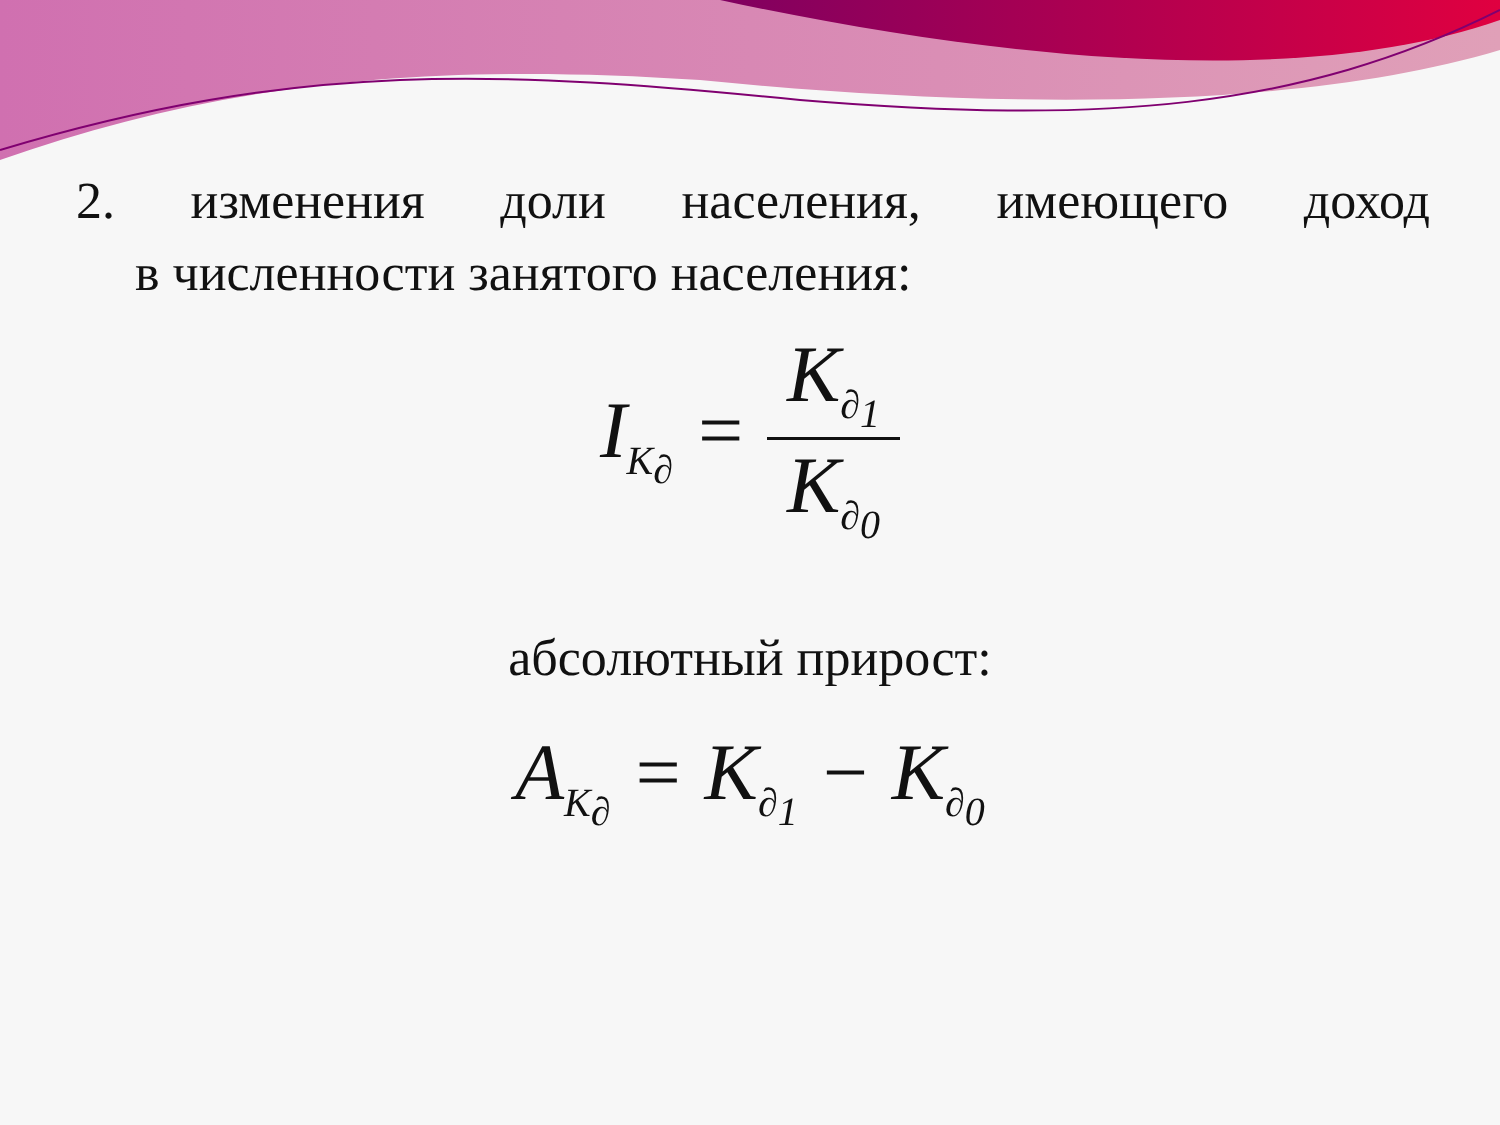2. изменения доли населения, имеющего доход
в численности занятого населения:
I<sub>K<sub>∂</sub></sub> =
K<sub>∂<sub>1</sub></sub>
K<sub>∂<sub>0</sub></sub>
абсолютный прирост:
A<sub>K<sub>∂</sub></sub> = K<sub>∂<sub>1</sub></sub> − K<sub>∂<sub>0</sub></sub>